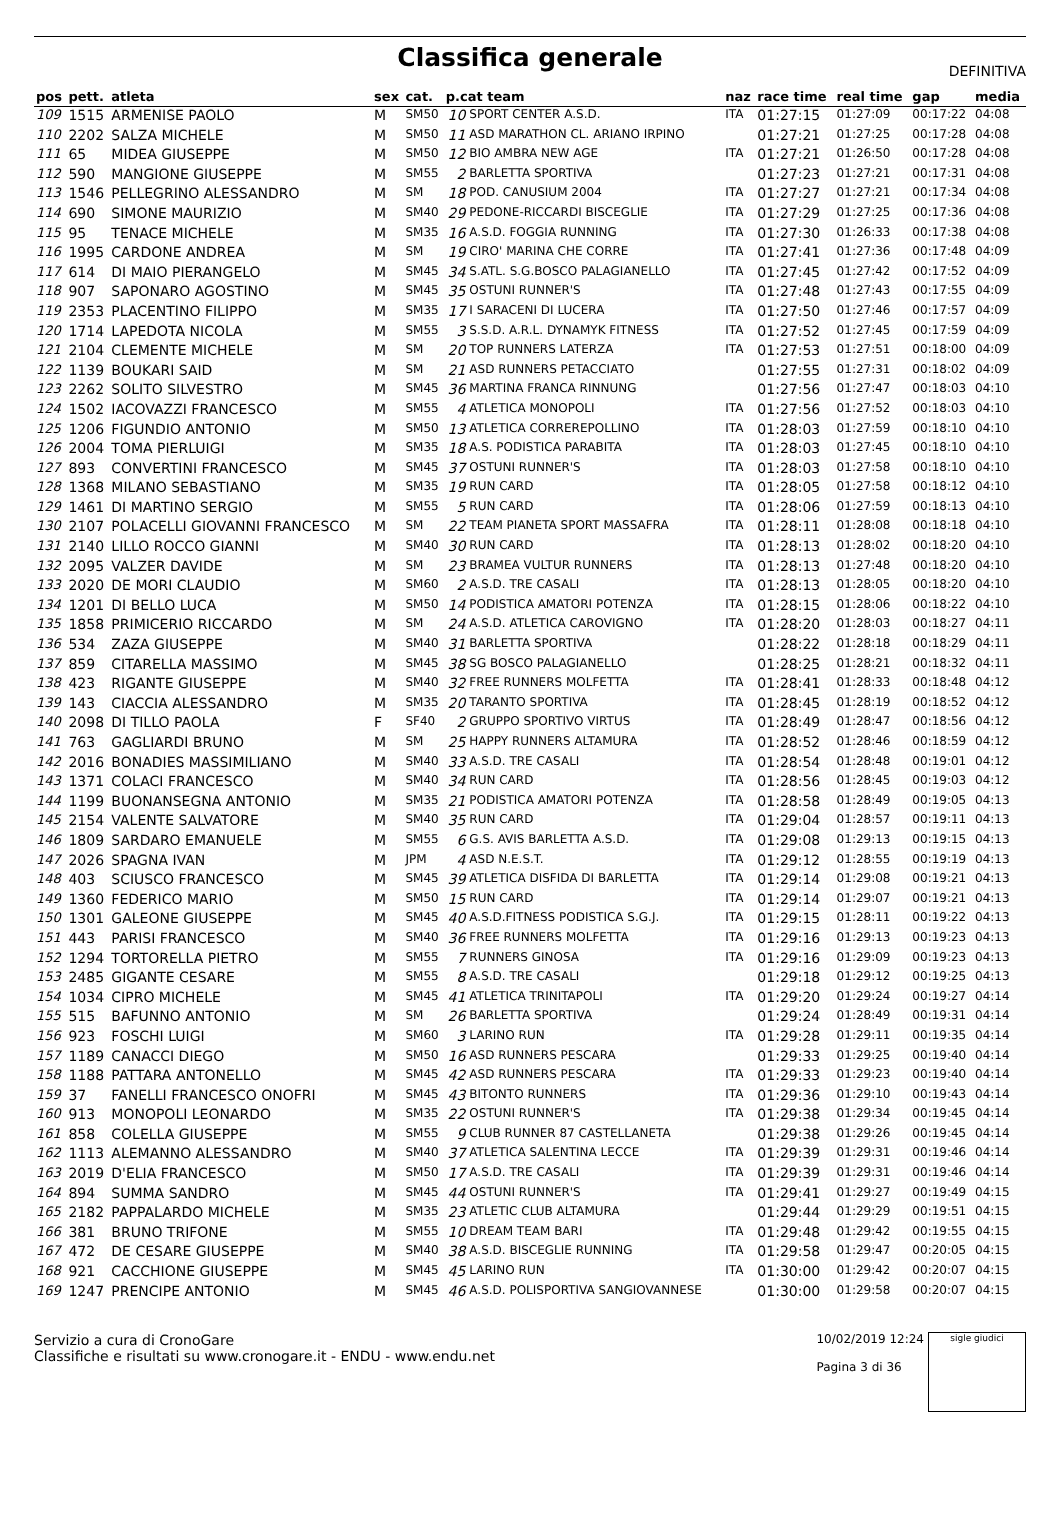Classifica generale
DEFINITIVA
| pos | pett. | atleta | sex | cat. | p.cat team | | naz | race time | real time | gap | media |
| --- | --- | --- | --- | --- | --- | --- | --- | --- | --- | --- | --- |
| 109 | 1515 | ARMENISE PAOLO | M | SM50 | 10 | SPORT CENTER A.S.D. | ITA | 01:27:15 | 01:27:09 | 00:17:22 | 04:08 |
| 110 | 2202 | SALZA MICHELE | M | SM50 | 11 | ASD MARATHON CL. ARIANO IRPINO | | 01:27:21 | 01:27:25 | 00:17:28 | 04:08 |
| 111 | 65 | MIDEA GIUSEPPE | M | SM50 | 12 | BIO AMBRA NEW AGE | ITA | 01:27:21 | 01:26:50 | 00:17:28 | 04:08 |
| 112 | 590 | MANGIONE GIUSEPPE | M | SM55 | 2 | BARLETTA SPORTIVA | | 01:27:23 | 01:27:21 | 00:17:31 | 04:08 |
| 113 | 1546 | PELLEGRINO ALESSANDRO | M | SM | 18 | POD. CANUSIUM 2004 | ITA | 01:27:27 | 01:27:21 | 00:17:34 | 04:08 |
| 114 | 690 | SIMONE MAURIZIO | M | SM40 | 29 | PEDONE-RICCARDI BISCEGLIE | ITA | 01:27:29 | 01:27:25 | 00:17:36 | 04:08 |
| 115 | 95 | TENACE MICHELE | M | SM35 | 16 | A.S.D. FOGGIA RUNNING | ITA | 01:27:30 | 01:26:33 | 00:17:38 | 04:08 |
| 116 | 1995 | CARDONE ANDREA | M | SM | 19 | CIRO' MARINA CHE CORRE | ITA | 01:27:41 | 01:27:36 | 00:17:48 | 04:09 |
| 117 | 614 | DI MAIO PIERANGELO | M | SM45 | 34 | S.ATL. S.G.BOSCO PALAGIANELLO | ITA | 01:27:45 | 01:27:42 | 00:17:52 | 04:09 |
| 118 | 907 | SAPONARO AGOSTINO | M | SM45 | 35 | OSTUNI RUNNER'S | ITA | 01:27:48 | 01:27:43 | 00:17:55 | 04:09 |
| 119 | 2353 | PLACENTINO FILIPPO | M | SM35 | 17 | I SARACENI DI LUCERA | ITA | 01:27:50 | 01:27:46 | 00:17:57 | 04:09 |
| 120 | 1714 | LAPEDOTA NICOLA | M | SM55 | 3 | S.S.D. A.R.L. DYNAMYK FITNESS | ITA | 01:27:52 | 01:27:45 | 00:17:59 | 04:09 |
| 121 | 2104 | CLEMENTE MICHELE | M | SM | 20 | TOP RUNNERS LATERZA | ITA | 01:27:53 | 01:27:51 | 00:18:00 | 04:09 |
| 122 | 1139 | BOUKARI SAID | M | SM | 21 | ASD RUNNERS PETACCIATO | | 01:27:55 | 01:27:31 | 00:18:02 | 04:09 |
| 123 | 2262 | SOLITO SILVESTRO | M | SM45 | 36 | MARTINA FRANCA RINNUNG | | 01:27:56 | 01:27:47 | 00:18:03 | 04:10 |
| 124 | 1502 | IACOVAZZI FRANCESCO | M | SM55 | 4 | ATLETICA MONOPOLI | ITA | 01:27:56 | 01:27:52 | 00:18:03 | 04:10 |
| 125 | 1206 | FIGUNDIO ANTONIO | M | SM50 | 13 | ATLETICA CORREREPOLLINO | ITA | 01:28:03 | 01:27:59 | 00:18:10 | 04:10 |
| 126 | 2004 | TOMA PIERLUIGI | M | SM35 | 18 | A.S. PODISTICA PARABITA | ITA | 01:28:03 | 01:27:45 | 00:18:10 | 04:10 |
| 127 | 893 | CONVERTINI FRANCESCO | M | SM45 | 37 | OSTUNI RUNNER'S | ITA | 01:28:03 | 01:27:58 | 00:18:10 | 04:10 |
| 128 | 1368 | MILANO SEBASTIANO | M | SM35 | 19 | RUN CARD | ITA | 01:28:05 | 01:27:58 | 00:18:12 | 04:10 |
| 129 | 1461 | DI MARTINO SERGIO | M | SM55 | 5 | RUN CARD | ITA | 01:28:06 | 01:27:59 | 00:18:13 | 04:10 |
| 130 | 2107 | POLACELLI GIOVANNI FRANCESCO | M | SM | 22 | TEAM PIANETA SPORT MASSAFRA | ITA | 01:28:11 | 01:28:08 | 00:18:18 | 04:10 |
| 131 | 2140 | LILLO ROCCO GIANNI | M | SM40 | 30 | RUN CARD | ITA | 01:28:13 | 01:28:02 | 00:18:20 | 04:10 |
| 132 | 2095 | VALZER DAVIDE | M | SM | 23 | BRAMEA VULTUR RUNNERS | ITA | 01:28:13 | 01:27:48 | 00:18:20 | 04:10 |
| 133 | 2020 | DE MORI CLAUDIO | M | SM60 | 2 | A.S.D. TRE CASALI | ITA | 01:28:13 | 01:28:05 | 00:18:20 | 04:10 |
| 134 | 1201 | DI BELLO LUCA | M | SM50 | 14 | PODISTICA AMATORI POTENZA | ITA | 01:28:15 | 01:28:06 | 00:18:22 | 04:10 |
| 135 | 1858 | PRIMICERIO RICCARDO | M | SM | 24 | A.S.D. ATLETICA CAROVIGNO | ITA | 01:28:20 | 01:28:03 | 00:18:27 | 04:11 |
| 136 | 534 | ZAZA GIUSEPPE | M | SM40 | 31 | BARLETTA SPORTIVA | | 01:28:22 | 01:28:18 | 00:18:29 | 04:11 |
| 137 | 859 | CITARELLA MASSIMO | M | SM45 | 38 | SG BOSCO PALAGIANELLO | | 01:28:25 | 01:28:21 | 00:18:32 | 04:11 |
| 138 | 423 | RIGANTE GIUSEPPE | M | SM40 | 32 | FREE RUNNERS MOLFETTA | ITA | 01:28:41 | 01:28:33 | 00:18:48 | 04:12 |
| 139 | 143 | CIACCIA ALESSANDRO | M | SM35 | 20 | TARANTO SPORTIVA | ITA | 01:28:45 | 01:28:19 | 00:18:52 | 04:12 |
| 140 | 2098 | DI TILLO PAOLA | F | SF40 | 2 | GRUPPO SPORTIVO VIRTUS | ITA | 01:28:49 | 01:28:47 | 00:18:56 | 04:12 |
| 141 | 763 | GAGLIARDI BRUNO | M | SM | 25 | HAPPY RUNNERS ALTAMURA | ITA | 01:28:52 | 01:28:46 | 00:18:59 | 04:12 |
| 142 | 2016 | BONADIES MASSIMILIANO | M | SM40 | 33 | A.S.D. TRE CASALI | ITA | 01:28:54 | 01:28:48 | 00:19:01 | 04:12 |
| 143 | 1371 | COLACI FRANCESCO | M | SM40 | 34 | RUN CARD | ITA | 01:28:56 | 01:28:45 | 00:19:03 | 04:12 |
| 144 | 1199 | BUONANSEGNA ANTONIO | M | SM35 | 21 | PODISTICA AMATORI POTENZA | ITA | 01:28:58 | 01:28:49 | 00:19:05 | 04:13 |
| 145 | 2154 | VALENTE SALVATORE | M | SM40 | 35 | RUN CARD | ITA | 01:29:04 | 01:28:57 | 00:19:11 | 04:13 |
| 146 | 1809 | SARDARO EMANUELE | M | SM55 | 6 | G.S. AVIS BARLETTA A.S.D. | ITA | 01:29:08 | 01:29:13 | 00:19:15 | 04:13 |
| 147 | 2026 | SPAGNA IVAN | M | JPM | 4 | ASD N.E.S.T. | ITA | 01:29:12 | 01:28:55 | 00:19:19 | 04:13 |
| 148 | 403 | SCIUSCO FRANCESCO | M | SM45 | 39 | ATLETICA DISFIDA DI BARLETTA | ITA | 01:29:14 | 01:29:08 | 00:19:21 | 04:13 |
| 149 | 1360 | FEDERICO MARIO | M | SM50 | 15 | RUN CARD | ITA | 01:29:14 | 01:29:07 | 00:19:21 | 04:13 |
| 150 | 1301 | GALEONE GIUSEPPE | M | SM45 | 40 | A.S.D.FITNESS PODISTICA S.G.J. | ITA | 01:29:15 | 01:28:11 | 00:19:22 | 04:13 |
| 151 | 443 | PARISI FRANCESCO | M | SM40 | 36 | FREE RUNNERS MOLFETTA | ITA | 01:29:16 | 01:29:13 | 00:19:23 | 04:13 |
| 152 | 1294 | TORTORELLA PIETRO | M | SM55 | 7 | RUNNERS GINOSA | ITA | 01:29:16 | 01:29:09 | 00:19:23 | 04:13 |
| 153 | 2485 | GIGANTE CESARE | M | SM55 | 8 | A.S.D. TRE CASALI | | 01:29:18 | 01:29:12 | 00:19:25 | 04:13 |
| 154 | 1034 | CIPRO MICHELE | M | SM45 | 41 | ATLETICA TRINITAPOLI | ITA | 01:29:20 | 01:29:24 | 00:19:27 | 04:14 |
| 155 | 515 | BAFUNNO ANTONIO | M | SM | 26 | BARLETTA SPORTIVA | | 01:29:24 | 01:28:49 | 00:19:31 | 04:14 |
| 156 | 923 | FOSCHI LUIGI | M | SM60 | 3 | LARINO RUN | ITA | 01:29:28 | 01:29:11 | 00:19:35 | 04:14 |
| 157 | 1189 | CANACCI DIEGO | M | SM50 | 16 | ASD RUNNERS PESCARA | | 01:29:33 | 01:29:25 | 00:19:40 | 04:14 |
| 158 | 1188 | PATTARA ANTONELLO | M | SM45 | 42 | ASD RUNNERS PESCARA | ITA | 01:29:33 | 01:29:23 | 00:19:40 | 04:14 |
| 159 | 37 | FANELLI FRANCESCO ONOFRI | M | SM45 | 43 | BITONTO RUNNERS | ITA | 01:29:36 | 01:29:10 | 00:19:43 | 04:14 |
| 160 | 913 | MONOPOLI LEONARDO | M | SM35 | 22 | OSTUNI RUNNER'S | ITA | 01:29:38 | 01:29:34 | 00:19:45 | 04:14 |
| 161 | 858 | COLELLA GIUSEPPE | M | SM55 | 9 | CLUB RUNNER 87 CASTELLANETA | | 01:29:38 | 01:29:26 | 00:19:45 | 04:14 |
| 162 | 1113 | ALEMANNO ALESSANDRO | M | SM40 | 37 | ATLETICA SALENTINA LECCE | ITA | 01:29:39 | 01:29:31 | 00:19:46 | 04:14 |
| 163 | 2019 | D'ELIA FRANCESCO | M | SM50 | 17 | A.S.D. TRE CASALI | ITA | 01:29:39 | 01:29:31 | 00:19:46 | 04:14 |
| 164 | 894 | SUMMA SANDRO | M | SM45 | 44 | OSTUNI RUNNER'S | ITA | 01:29:41 | 01:29:27 | 00:19:49 | 04:15 |
| 165 | 2182 | PAPPALARDO MICHELE | M | SM35 | 23 | ATLETIC CLUB ALTAMURA | | 01:29:44 | 01:29:29 | 00:19:51 | 04:15 |
| 166 | 381 | BRUNO TRIFONE | M | SM55 | 10 | DREAM TEAM BARI | ITA | 01:29:48 | 01:29:42 | 00:19:55 | 04:15 |
| 167 | 472 | DE CESARE GIUSEPPE | M | SM40 | 38 | A.S.D. BISCEGLIE RUNNING | ITA | 01:29:58 | 01:29:47 | 00:20:05 | 04:15 |
| 168 | 921 | CACCHIONE GIUSEPPE | M | SM45 | 45 | LARINO RUN | ITA | 01:30:00 | 01:29:42 | 00:20:07 | 04:15 |
| 169 | 1247 | PRENCIPE ANTONIO | M | SM45 | 46 | A.S.D. POLISPORTIVA SANGIOVANNESE | | 01:30:00 | 01:29:58 | 00:20:07 | 04:15 |
Servizio a cura di CronoGare
Classifiche e risultati su www.cronogare.it - ENDU - www.endu.net
10/02/2019 12:24
Pagina 3 di 36
sigle giudici